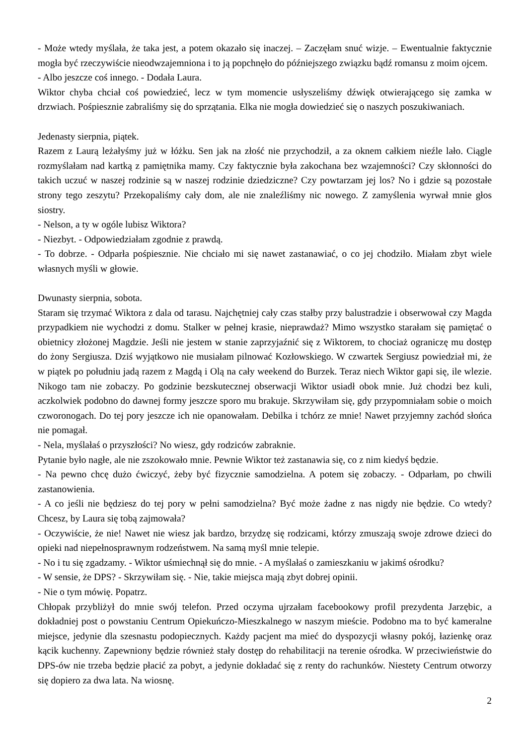- Może wtedy myślała, że taka jest, a potem okazało się inaczej. – Zaczęłam snuć wizje. – Ewentualnie faktycznie mogła być rzeczywiście nieodwzajemniona i to ją popchnęło do późniejszego związku bądź romansu z moim ojcem.
- Albo jeszcze coś innego. - Dodała Laura.
Wiktor chyba chciał coś powiedzieć, lecz w tym momencie usłyszeliśmy dźwięk otwierającego się zamka w drzwiach. Pośpiesznie zabraliśmy się do sprzątania. Elka nie mogła dowiedzieć się o naszych poszukiwaniach.
Jedenasty sierpnia, piątek.
Razem z Laurą leżałyśmy już w łóżku. Sen jak na złość nie przychodził, a za oknem całkiem nieźle lało. Ciągle rozmyślałam nad kartką z pamiętnika mamy. Czy faktycznie była zakochana bez wzajemności? Czy skłonności do takich uczuć w naszej rodzinie są w naszej rodzinie dziedziczne? Czy powtarzam jej los? No i gdzie są pozostałe strony tego zeszytu? Przekopaliśmy cały dom, ale nie znaleźliśmy nic nowego. Z zamyślenia wyrwał mnie głos siostry.
- Nelson, a ty w ogóle lubisz Wiktora?
- Niezbyt. - Odpowiedziałam zgodnie z prawdą.
- To dobrze. - Odparła pośpiesznie. Nie chciało mi się nawet zastanawiać, o co jej chodziło. Miałam zbyt wiele własnych myśli w głowie.
Dwunasty sierpnia, sobota.
Staram się trzymać Wiktora z dala od tarasu. Najchętniej cały czas stałby przy balustradzie i obserwował czy Magda przypadkiem nie wychodzi z domu. Stalker w pełnej krasie, nieprawdaż? Mimo wszystko starałam się pamiętać o obietnicy złożonej Magdzie. Jeśli nie jestem w stanie zaprzyjaźnić się z Wiktorem, to chociaż ograniczę mu dostęp do żony Sergiusza. Dziś wyjątkowo nie musiałam pilnować Kozłowskiego. W czwartek Sergiusz powiedział mi, że w piątek po południu jadą razem z Magdą i Olą na cały weekend do Burzek. Teraz niech Wiktor gapi się, ile wlezie. Nikogo tam nie zobaczy. Po godzinie bezskutecznej obserwacji Wiktor usiadł obok mnie. Już chodzi bez kuli, aczkolwiek podobno do dawnej formy jeszcze sporo mu brakuje. Skrzywiłam się, gdy przypomniałam sobie o moich czworonogach. Do tej pory jeszcze ich nie opanowałam. Debilka i tchórz ze mnie! Nawet przyjemny zachód słońca nie pomagał.
- Nela, myślałaś o przyszłości? No wiesz, gdy rodziców zabraknie.
Pytanie było nagłe, ale nie zszokowało mnie. Pewnie Wiktor też zastanawia się, co z nim kiedyś będzie.
- Na pewno chcę dużo ćwiczyć, żeby być fizycznie samodzielna. A potem się zobaczy. - Odparłam, po chwili zastanowienia.
- A co jeśli nie będziesz do tej pory w pełni samodzielna? Być może żadne z nas nigdy nie będzie. Co wtedy? Chcesz, by Laura się tobą zajmowała?
- Oczywiście, że nie! Nawet nie wiesz jak bardzo, brzydzę się rodzicami, którzy zmuszają swoje zdrowe dzieci do opieki nad niepełnosprawnym rodzeństwem. Na samą myśl mnie telepie.
- No i tu się zgadzamy. - Wiktor uśmiechnął się do mnie. - A myślałaś o zamieszkaniu w jakimś ośrodku?
- W sensie, że DPS? - Skrzywiłam się. - Nie, takie miejsca mają zbyt dobrej opinii.
- Nie o tym mówię. Popatrz.
Chłopak przybliżył do mnie swój telefon. Przed oczyma ujrzałam facebookowy profil prezydenta Jarzębic, a dokładniej post o powstaniu Centrum Opiekuńczo-Mieszkalnego w naszym mieście. Podobno ma to być kameralne miejsce, jedynie dla szesnastu podopiecznych. Każdy pacjent ma mieć do dyspozycji własny pokój, łazienkę oraz kącik kuchenny. Zapewniony będzie również stały dostęp do rehabilitacji na terenie ośrodka. W przeciwieństwie do DPS-ów nie trzeba będzie płacić za pobyt, a jedynie dokładać się z renty do rachunków. Niestety Centrum otworzy się dopiero za dwa lata. Na wiosnę.
2